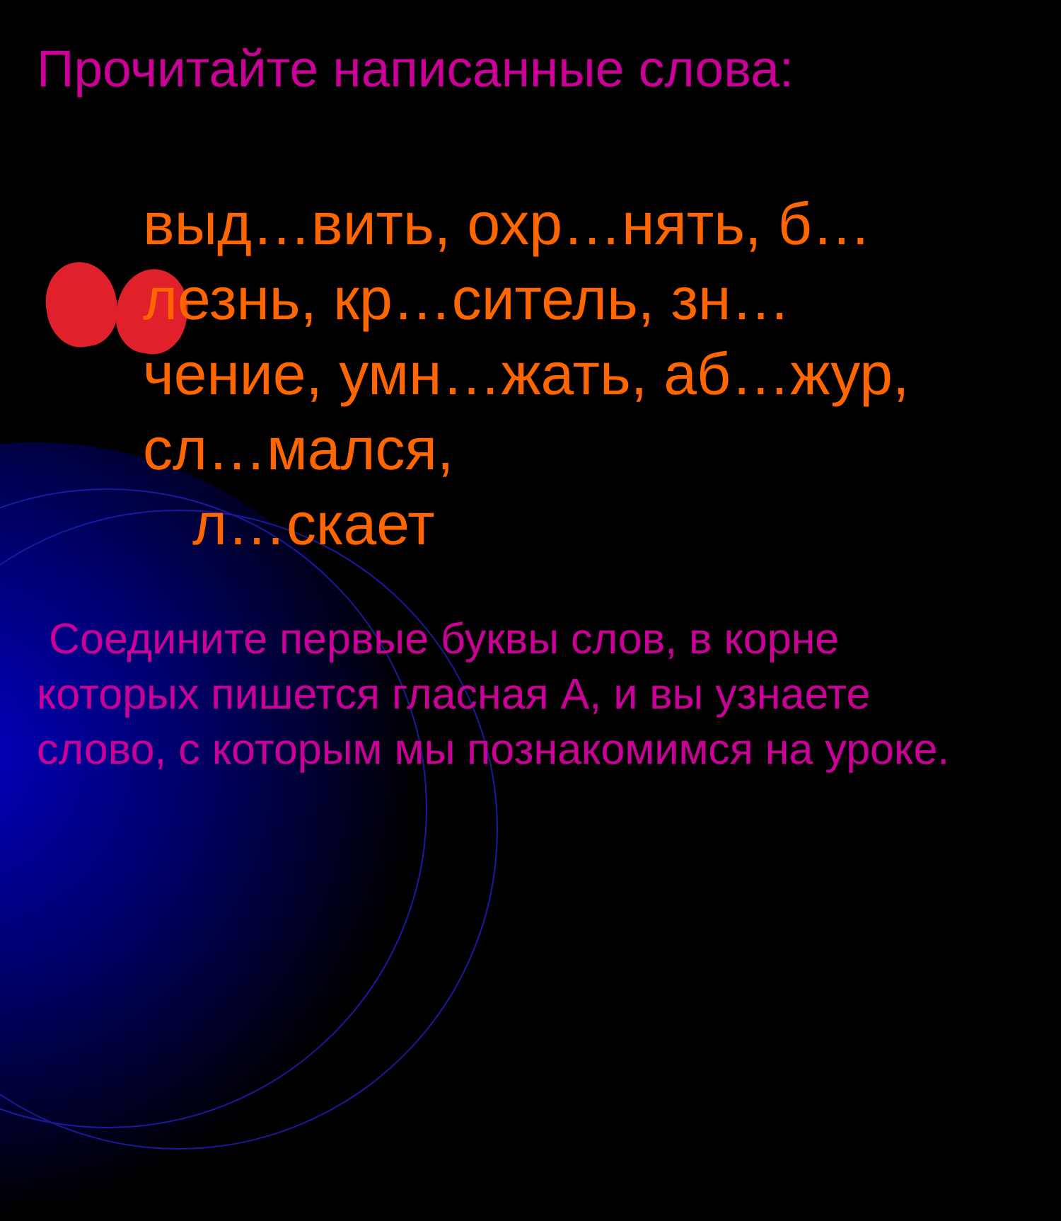Прочитайте написанные слова:
выд…вить, охр…нять, б…лезнь, кр…ситель, зн…чение, умн…жать, аб…жур, сл…мался,
л…скает
Соедините первые буквы слов, в корне
которых пишется гласная А, и вы узнаете
слово, с которым мы познакомимся на уроке.